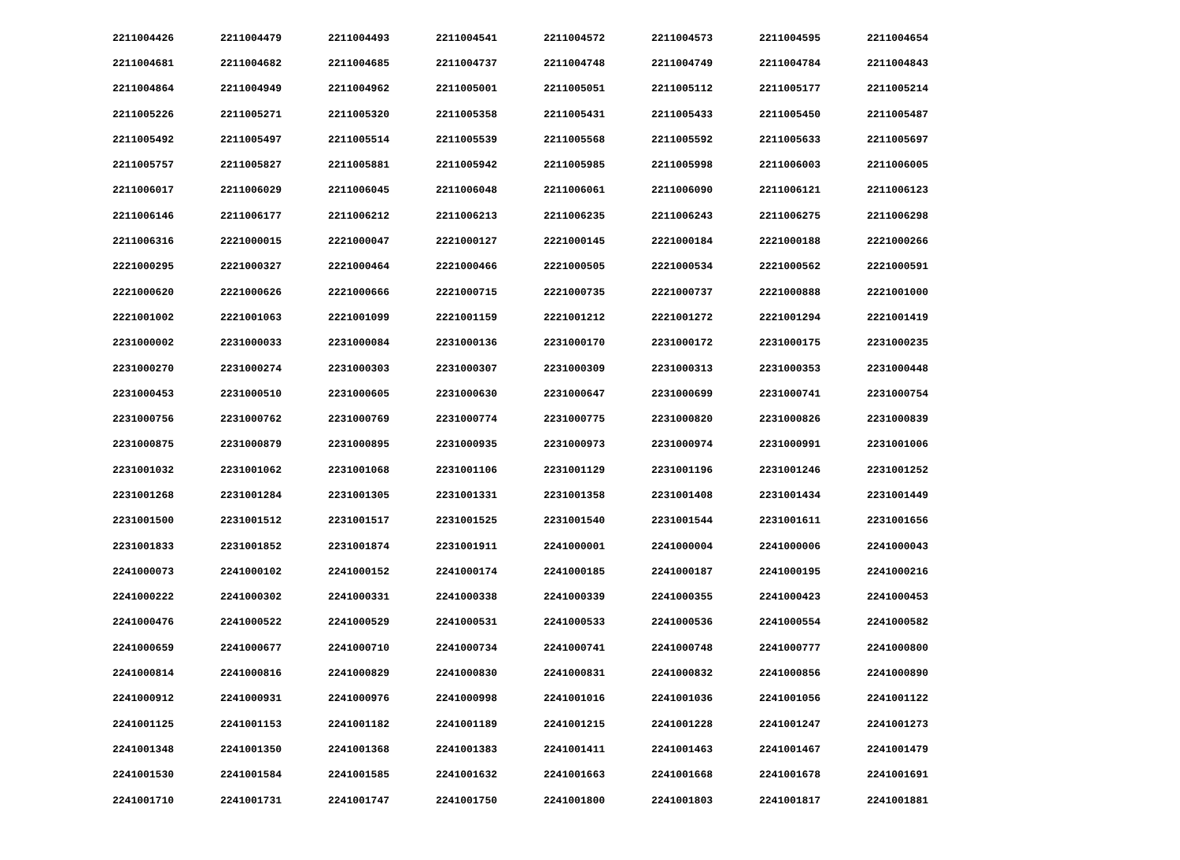| 2211004426 | 2211004479 | 2211004493 | 2211004541 | 2211004572 | 2211004573 | 2211004595 | 2211004654 |
| 2211004681 | 2211004682 | 2211004685 | 2211004737 | 2211004748 | 2211004749 | 2211004784 | 2211004843 |
| 2211004864 | 2211004949 | 2211004962 | 2211005001 | 2211005051 | 2211005112 | 2211005177 | 2211005214 |
| 2211005226 | 2211005271 | 2211005320 | 2211005358 | 2211005431 | 2211005433 | 2211005450 | 2211005487 |
| 2211005492 | 2211005497 | 2211005514 | 2211005539 | 2211005568 | 2211005592 | 2211005633 | 2211005697 |
| 2211005757 | 2211005827 | 2211005881 | 2211005942 | 2211005985 | 2211005998 | 2211006003 | 2211006005 |
| 2211006017 | 2211006029 | 2211006045 | 2211006048 | 2211006061 | 2211006090 | 2211006121 | 2211006123 |
| 2211006146 | 2211006177 | 2211006212 | 2211006213 | 2211006235 | 2211006243 | 2211006275 | 2211006298 |
| 2211006316 | 2221000015 | 2221000047 | 2221000127 | 2221000145 | 2221000184 | 2221000188 | 2221000266 |
| 2221000295 | 2221000327 | 2221000464 | 2221000466 | 2221000505 | 2221000534 | 2221000562 | 2221000591 |
| 2221000620 | 2221000626 | 2221000666 | 2221000715 | 2221000735 | 2221000737 | 2221000888 | 2221001000 |
| 2221001002 | 2221001063 | 2221001099 | 2221001159 | 2221001212 | 2221001272 | 2221001294 | 2221001419 |
| 2231000002 | 2231000033 | 2231000084 | 2231000136 | 2231000170 | 2231000172 | 2231000175 | 2231000235 |
| 2231000270 | 2231000274 | 2231000303 | 2231000307 | 2231000309 | 2231000313 | 2231000353 | 2231000448 |
| 2231000453 | 2231000510 | 2231000605 | 2231000630 | 2231000647 | 2231000699 | 2231000741 | 2231000754 |
| 2231000756 | 2231000762 | 2231000769 | 2231000774 | 2231000775 | 2231000820 | 2231000826 | 2231000839 |
| 2231000875 | 2231000879 | 2231000895 | 2231000935 | 2231000973 | 2231000974 | 2231000991 | 2231001006 |
| 2231001032 | 2231001062 | 2231001068 | 2231001106 | 2231001129 | 2231001196 | 2231001246 | 2231001252 |
| 2231001268 | 2231001284 | 2231001305 | 2231001331 | 2231001358 | 2231001408 | 2231001434 | 2231001449 |
| 2231001500 | 2231001512 | 2231001517 | 2231001525 | 2231001540 | 2231001544 | 2231001611 | 2231001656 |
| 2231001833 | 2231001852 | 2231001874 | 2231001911 | 2241000001 | 2241000004 | 2241000006 | 2241000043 |
| 2241000073 | 2241000102 | 2241000152 | 2241000174 | 2241000185 | 2241000187 | 2241000195 | 2241000216 |
| 2241000222 | 2241000302 | 2241000331 | 2241000338 | 2241000339 | 2241000355 | 2241000423 | 2241000453 |
| 2241000476 | 2241000522 | 2241000529 | 2241000531 | 2241000533 | 2241000536 | 2241000554 | 2241000582 |
| 2241000659 | 2241000677 | 2241000710 | 2241000734 | 2241000741 | 2241000748 | 2241000777 | 2241000800 |
| 2241000814 | 2241000816 | 2241000829 | 2241000830 | 2241000831 | 2241000832 | 2241000856 | 2241000890 |
| 2241000912 | 2241000931 | 2241000976 | 2241000998 | 2241001016 | 2241001036 | 2241001056 | 2241001122 |
| 2241001125 | 2241001153 | 2241001182 | 2241001189 | 2241001215 | 2241001228 | 2241001247 | 2241001273 |
| 2241001348 | 2241001350 | 2241001368 | 2241001383 | 2241001411 | 2241001463 | 2241001467 | 2241001479 |
| 2241001530 | 2241001584 | 2241001585 | 2241001632 | 2241001663 | 2241001668 | 2241001678 | 2241001691 |
| 2241001710 | 2241001731 | 2241001747 | 2241001750 | 2241001800 | 2241001803 | 2241001817 | 2241001881 |